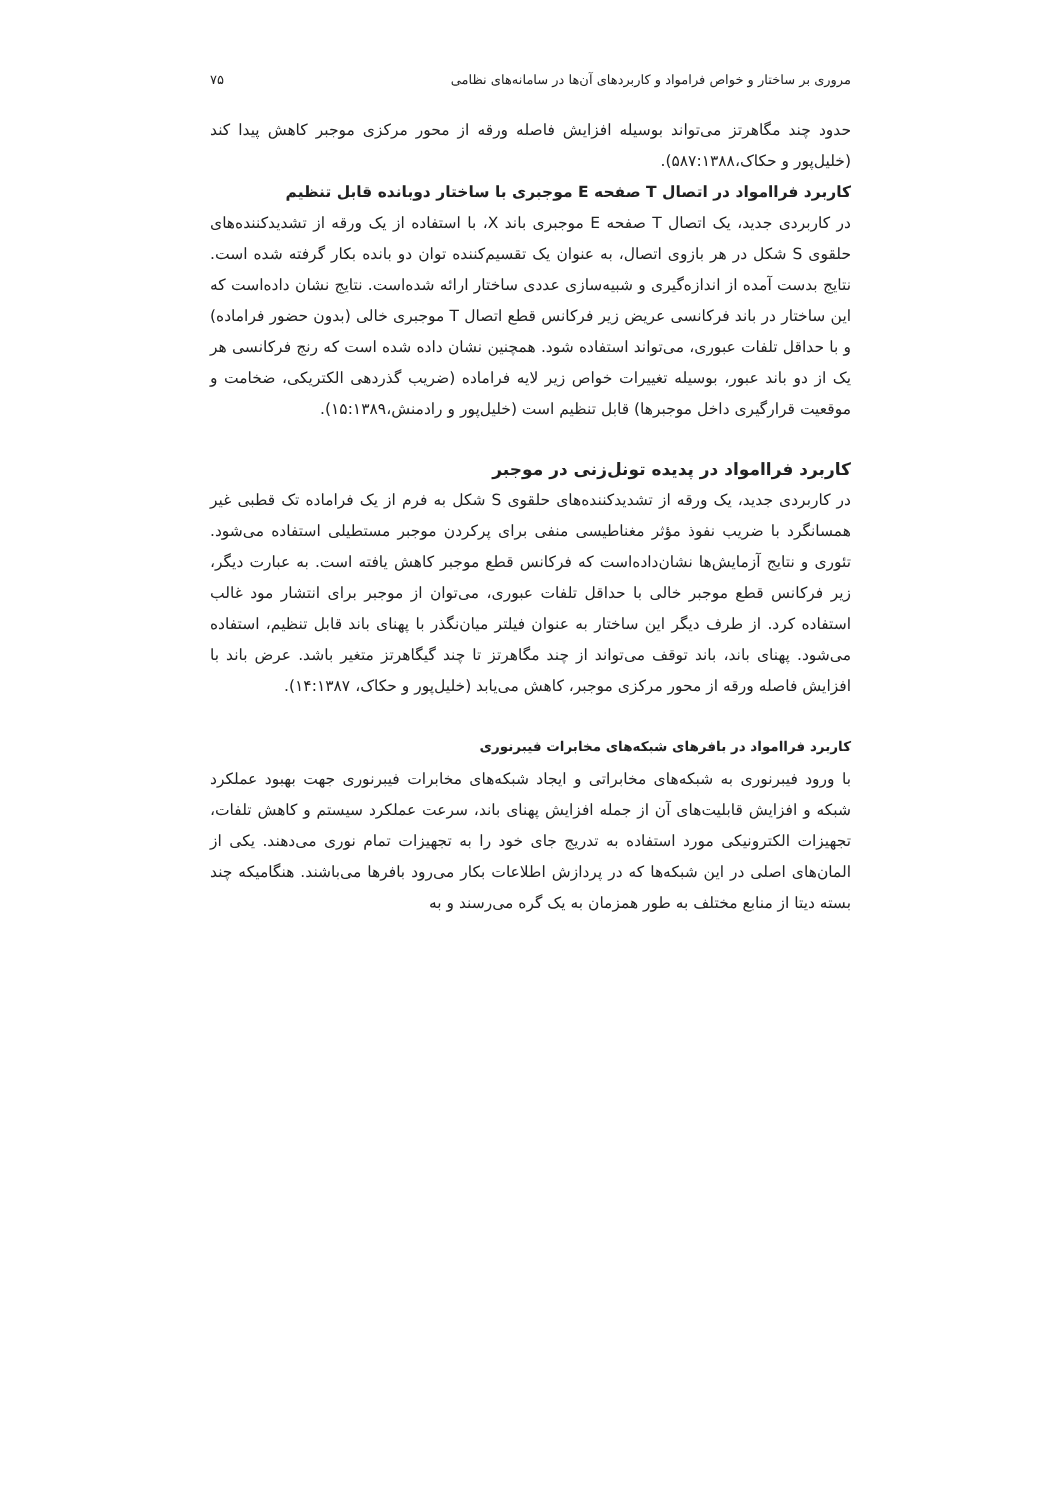مروری بر ساختار و خواص فرامواد و کاربردهای آن‌ها در سامانه‌های نظامی ۷۵
حدود چند مگاهرتز می‌تواند بوسیله افزایش فاصله ورقه از محور مرکزی موجبر کاهش پیدا کند (خلیل‌پور و حکاک،۵۸۷:۱۳۸۸).
کاربرد فراامواد در اتصال T صفحه E موجبری با ساختار دوبانده قابل تنظیم
در کاربردی جدید، یک اتصال T صفحه E موجبری باند X، با استفاده از یک ورقه از تشدیدکننده‌های حلقوی S شکل در هر بازوی اتصال، به عنوان یک تقسیم‌کننده توان دو بانده بکار گرفته شده است. نتایج بدست آمده از اندازه‌گیری و شبیه‌سازی عددی ساختار ارائه شده‌است. نتایج نشان داده‌است که این ساختار در باند فرکانسی عریض زیر فرکانس قطع اتصال T موجبری خالی (بدون حضور فراماده) و با حداقل تلفات عبوری، می‌تواند استفاده شود. همچنین نشان داده شده است که رنج فرکانسی هر یک از دو باند عبور، بوسیله تغییرات خواص زیر لایه فراماده (ضریب گذردهی الکتریکی، ضخامت و موقعیت قرارگیری داخل موجبرها) قابل تنظیم است (خلیل‌پور و رادمنش،۱۵:۱۳۸۹).
کاربرد فراامواد در پدیده تونل‌زنی در موجبر
در کاربردی جدید، یک ورقه از تشدیدکننده‌های حلقوی S شکل به فرم از یک فراماده تک قطبی غیر همسانگرد با ضریب نفوذ مؤثر مغناطیسی منفی برای پرکردن موجبر مستطیلی استفاده می‌شود. تئوری و نتایج آزمایش‌ها نشان‌داده‌است که فرکانس قطع موجبر کاهش یافته است. به عبارت دیگر، زیر فرکانس قطع موجبر خالی با حداقل تلفات عبوری، می‌توان از موجبر برای انتشار مود غالب استفاده کرد. از طرف دیگر این ساختار به عنوان فیلتر میان‌نگذر با پهنای باند قابل تنظیم، استفاده می‌شود. پهنای باند، باند توقف می‌تواند از چند مگاهرتز تا چند گیگاهرتز متغیر باشد. عرض باند با افزایش فاصله ورقه از محور مرکزی موجبر، کاهش می‌یابد (خلیل‌پور و حکاک، ۱۴:۱۳۸۷).
کاربرد فراامواد در بافرهای شبکه‌های مخابرات فیبرنوری
با ورود فیبرنوری به شبکه‌های مخابراتی و ایجاد شبکه‌های مخابرات فیبرنوری جهت بهبود عملکرد شبکه و افزایش قابلیت‌های آن از جمله افزایش پهنای باند، سرعت عملکرد سیستم و کاهش تلفات، تجهیزات الکترونیکی مورد استفاده به تدریج جای خود را به تجهیزات تمام نوری می‌دهند. یکی از المان‌های اصلی در این شبکه‌ها که در پردازش اطلاعات بکار می‌رود بافرها می‌باشند. هنگامیکه چند بسته دیتا از منابع مختلف به طور همزمان به یک گره می‌رسند و به